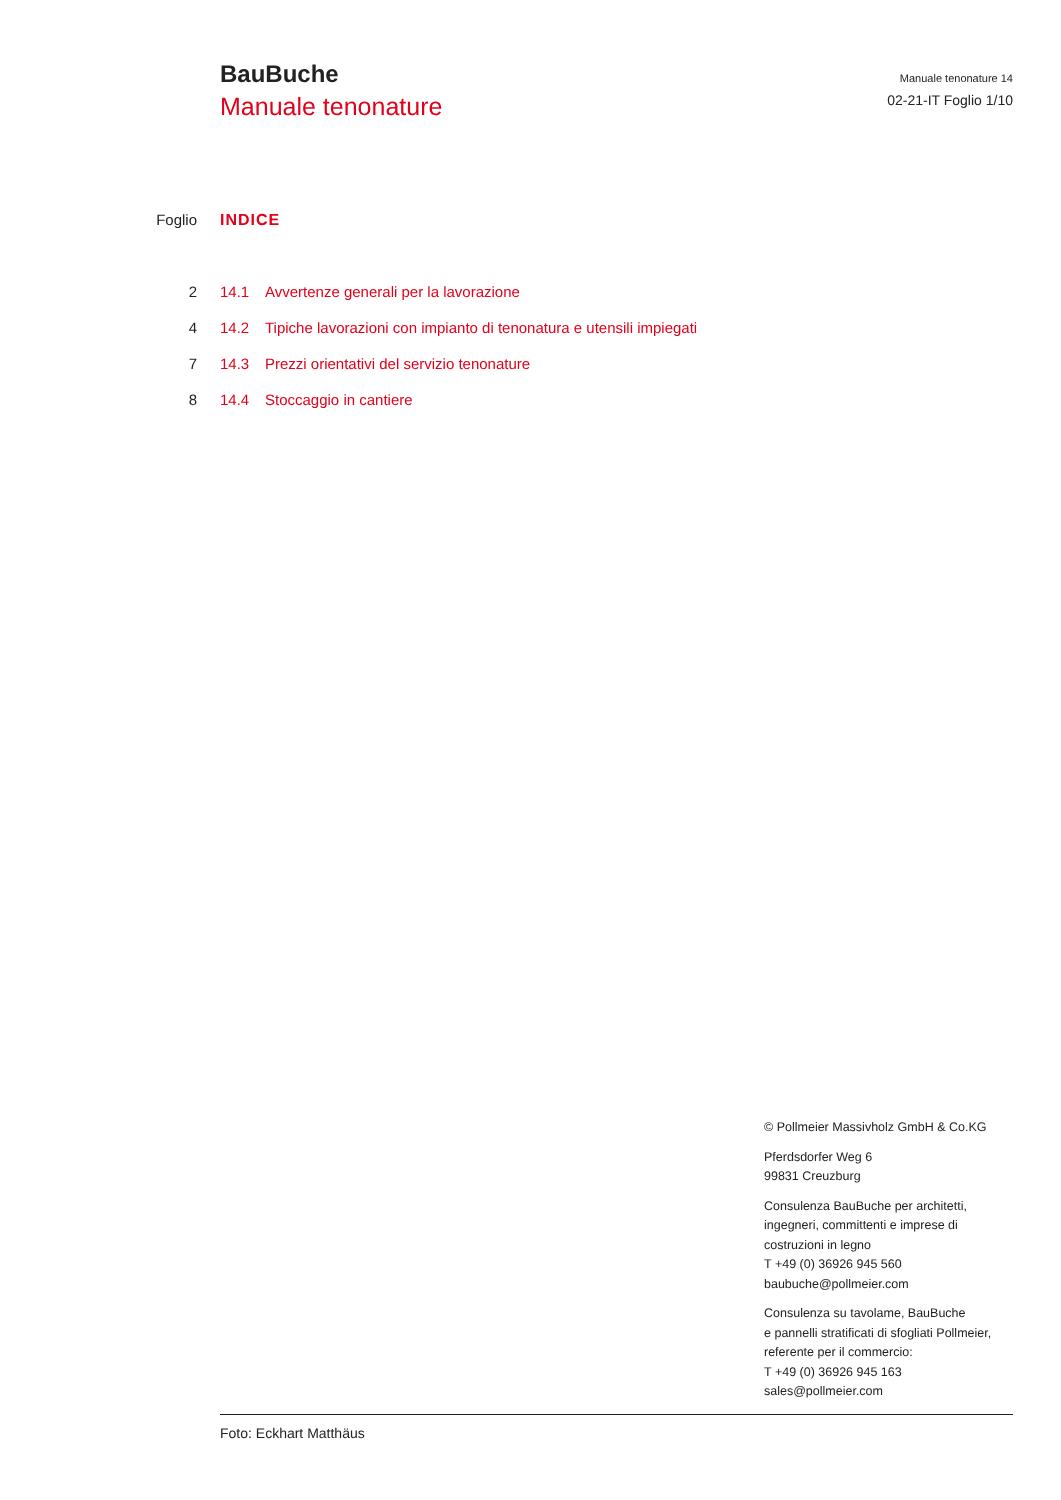BauBuche
Manuale tenonature
Manuale tenonature 14
02-21-IT Foglio 1/10
Foglio INDICE
| 2 | 14.1 | Avvertenze generali per la lavorazione |
| 4 | 14.2 | Tipiche lavorazioni con impianto di tenonatura e utensili impiegati |
| 7 | 14.3 | Prezzi orientativi del servizio tenonature |
| 8 | 14.4 | Stoccaggio in cantiere |
© Pollmeier Massivholz GmbH & Co.KG
Pferdsdorfer Weg 6
99831 Creuzburg
Consulenza BauBuche per architetti,
ingegneri, committenti e imprese di
costruzioni in legno
T +49 (0) 36926 945 560
baubuche@pollmeier.com
Consulenza su tavolame, BauBuche
e pannelli stratificati di sfogliati Pollmeier,
referente per il commercio:
T +49 (0) 36926 945 163
sales@pollmeier.com
Foto: Eckhart Matthäus